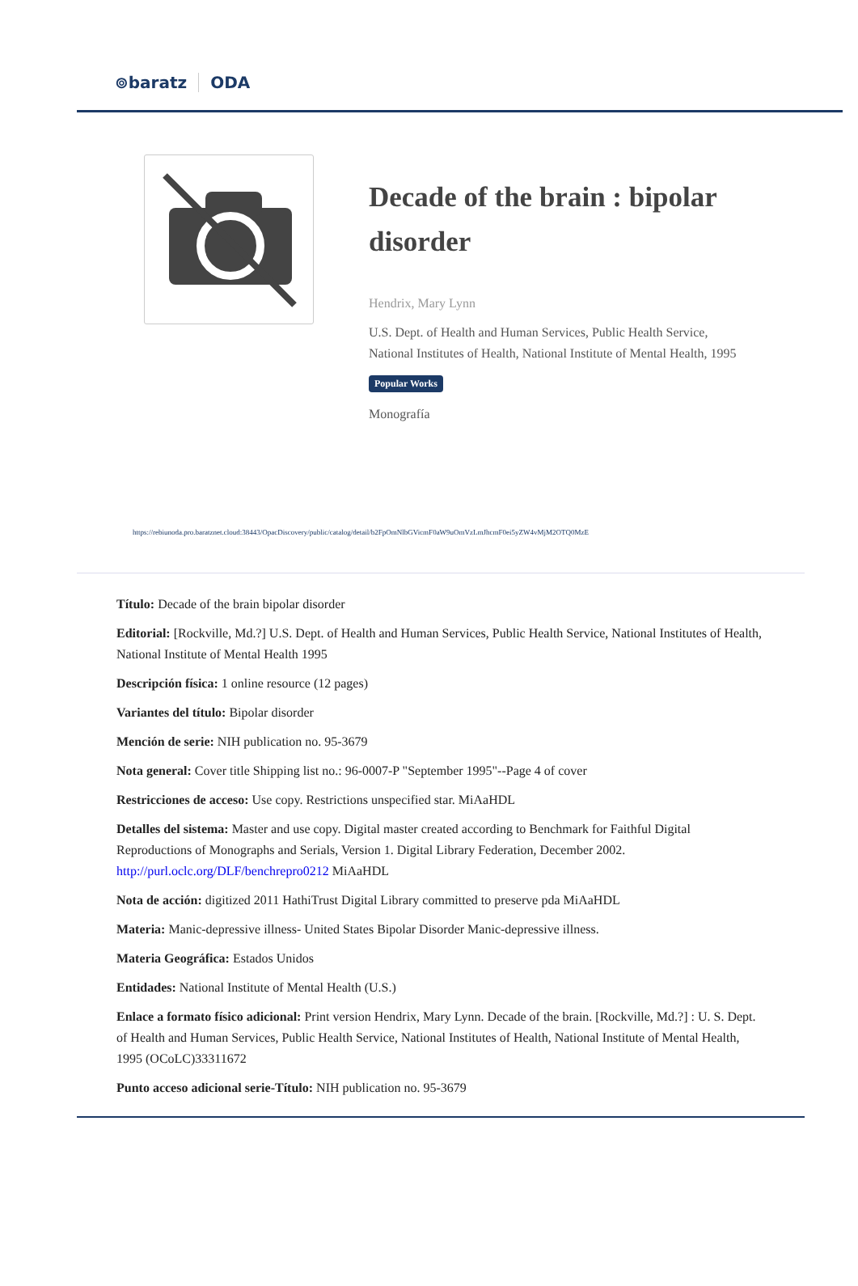⊚baratz ODA
Decade of the brain : bipolar disorder
Hendrix, Mary Lynn
U.S. Dept. of Health and Human Services, Public Health Service, National Institutes of Health, National Institute of Mental Health, 1995
Popular Works
Monografía
https://rebiunoda.pro.baratznet.cloud:38443/OpacDiscovery/public/catalog/detail/b2FpOmNlbGVicmF0aW9uOmVzLmJhcmF0ei5yZW4vMjM2OTQ0MzE
Título: Decade of the brain bipolar disorder
Editorial: [Rockville, Md.?] U.S. Dept. of Health and Human Services, Public Health Service, National Institutes of Health, National Institute of Mental Health 1995
Descripción física: 1 online resource (12 pages)
Variantes del título: Bipolar disorder
Mención de serie: NIH publication no. 95-3679
Nota general: Cover title Shipping list no.: 96-0007-P "September 1995"--Page 4 of cover
Restricciones de acceso: Use copy. Restrictions unspecified star. MiAaHDL
Detalles del sistema: Master and use copy. Digital master created according to Benchmark for Faithful Digital Reproductions of Monographs and Serials, Version 1. Digital Library Federation, December 2002. http://purl.oclc.org/DLF/benchrepro0212 MiAaHDL
Nota de acción: digitized 2011 HathiTrust Digital Library committed to preserve pda MiAaHDL
Materia: Manic-depressive illness- United States Bipolar Disorder Manic-depressive illness.
Materia Geográfica: Estados Unidos
Entidades: National Institute of Mental Health (U.S.)
Enlace a formato físico adicional: Print version Hendrix, Mary Lynn. Decade of the brain. [Rockville, Md.?] : U. S. Dept. of Health and Human Services, Public Health Service, National Institutes of Health, National Institute of Mental Health, 1995 (OCoLC)33311672
Punto acceso adicional serie-Título: NIH publication no. 95-3679